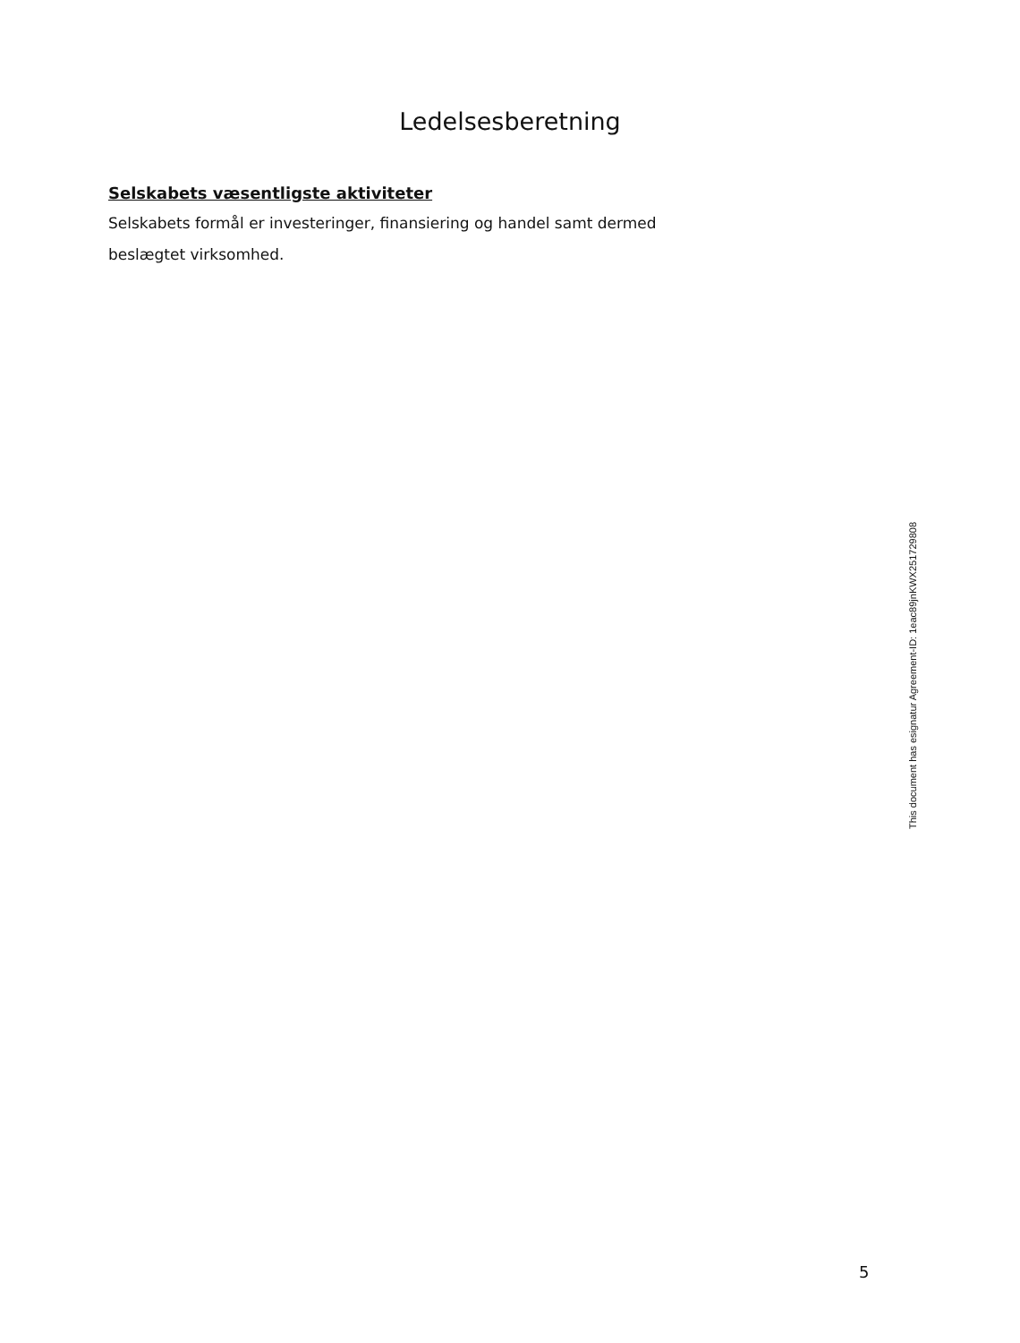Ledelsesberetning
Selskabets væsentligste aktiviteter
Selskabets formål er investeringer, finansiering og handel samt dermed beslægtet virksomhed.
This document has esignatur Agreement-ID: 1eac89jnKWX251729808
5